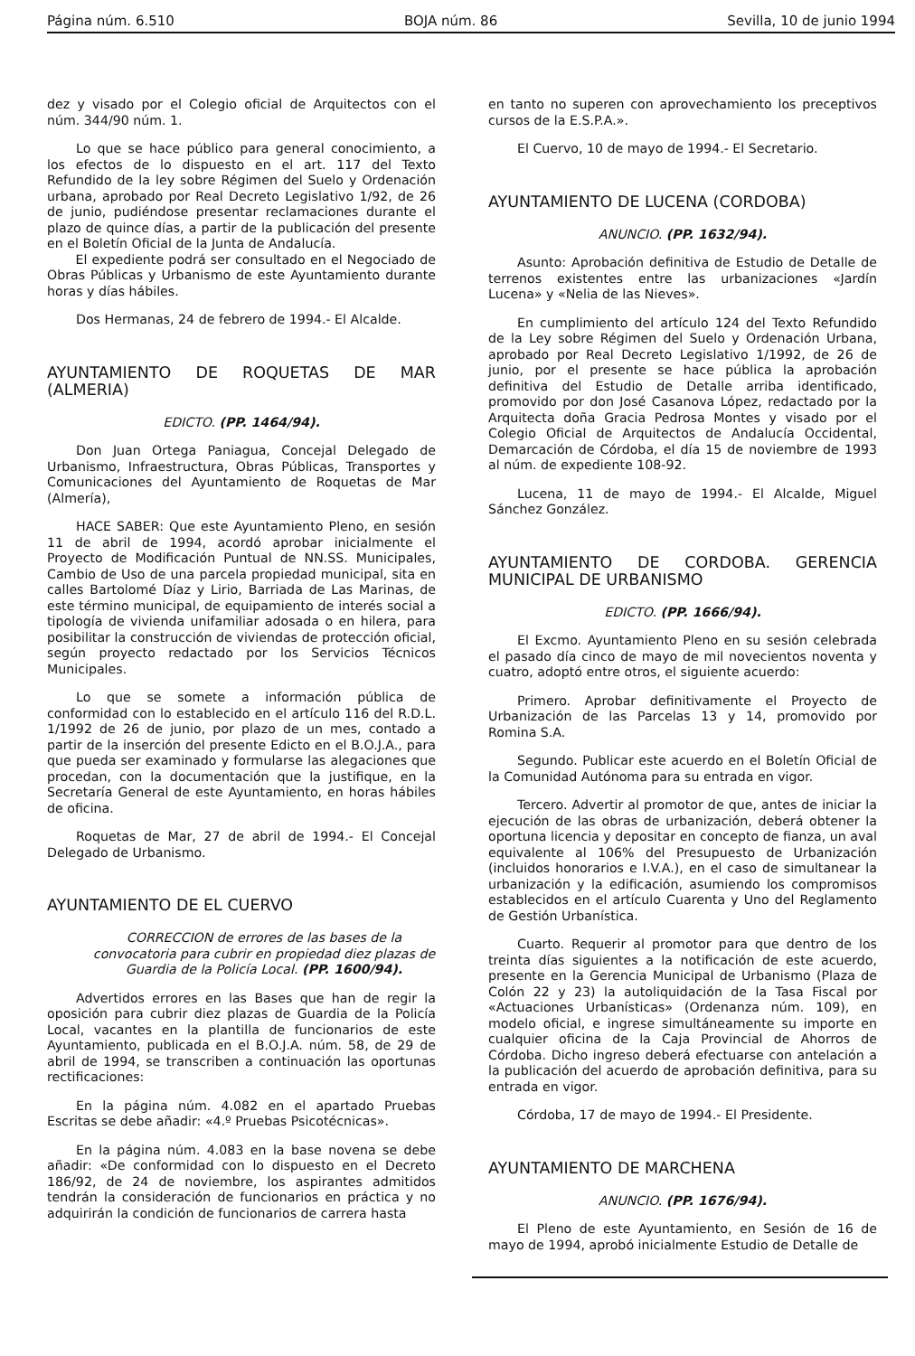Página núm. 6.510 BOJA núm. 86 Sevilla, 10 de junio 1994
dez y visado por el Colegio oficial de Arquitectos con el núm. 344/90 núm. 1.
Lo que se hace público para general conocimiento, a los efectos de lo dispuesto en el art. 117 del Texto Refundido de la ley sobre Régimen del Suelo y Ordenación urbana, aprobado por Real Decreto Legislativo 1/92, de 26 de junio, pudiéndose presentar reclamaciones durante el plazo de quince días, a partir de la publicación del presente en el Boletín Oficial de la Junta de Andalucía.
El expediente podrá ser consultado en el Negociado de Obras Públicas y Urbanismo de este Ayuntamiento durante horas y días hábiles.
Dos Hermanas, 24 de febrero de 1994.- El Alcalde.
AYUNTAMIENTO DE ROQUETAS DE MAR (ALMERIA)
EDICTO. (PP. 1464/94).
Don Juan Ortega Paniagua, Concejal Delegado de Urbanismo, Infraestructura, Obras Públicas, Transportes y Comunicaciones del Ayuntamiento de Roquetas de Mar (Almería),
HACE SABER: Que este Ayuntamiento Pleno, en sesión 11 de abril de 1994, acordó aprobar inicialmente el Proyecto de Modificación Puntual de NN.SS. Municipales, Cambio de Uso de una parcela propiedad municipal, sita en calles Bartolomé Díaz y Lirio, Barriada de Las Marinas, de este término municipal, de equipamiento de interés social a tipología de vivienda unifamiliar adosada o en hilera, para posibilitar la construcción de viviendas de protección oficial, según proyecto redactado por los Servicios Técnicos Municipales.
Lo que se somete a información pública de conformidad con lo establecido en el artículo 116 del R.D.L. 1/1992 de 26 de junio, por plazo de un mes, contado a partir de la inserción del presente Edicto en el B.O.J.A., para que pueda ser examinado y formularse las alegaciones que procedan, con la documentación que la justifique, en la Secretaría General de este Ayuntamiento, en horas hábiles de oficina.
Roquetas de Mar, 27 de abril de 1994.- El Concejal Delegado de Urbanismo.
AYUNTAMIENTO DE EL CUERVO
CORRECCION de errores de las bases de la convocatoria para cubrir en propiedad diez plazas de Guardia de la Policía Local. (PP. 1600/94).
Advertidos errores en las Bases que han de regir la oposición para cubrir diez plazas de Guardia de la Policía Local, vacantes en la plantilla de funcionarios de este Ayuntamiento, publicada en el B.O.J.A. núm. 58, de 29 de abril de 1994, se transcriben a continuación las oportunas rectificaciones:
En la página núm. 4.082 en el apartado Pruebas Escritas se debe añadir: «4.º Pruebas Psicotécnicas».
En la página núm. 4.083 en la base novena se debe añadir: «De conformidad con lo dispuesto en el Decreto 186/92, de 24 de noviembre, los aspirantes admitidos tendrán la consideración de funcionarios en práctica y no adquirirán la condición de funcionarios de carrera hasta
en tanto no superen con aprovechamiento los preceptivos cursos de la E.S.P.A.».
El Cuervo, 10 de mayo de 1994.- El Secretario.
AYUNTAMIENTO DE LUCENA (CORDOBA)
ANUNCIO. (PP. 1632/94).
Asunto: Aprobación definitiva de Estudio de Detalle de terrenos existentes entre las urbanizaciones «Jardín Lucena» y «Nelia de las Nieves».
En cumplimiento del artículo 124 del Texto Refundido de la Ley sobre Régimen del Suelo y Ordenación Urbana, aprobado por Real Decreto Legislativo 1/1992, de 26 de junio, por el presente se hace pública la aprobación definitiva del Estudio de Detalle arriba identificado, promovido por don José Casanova López, redactado por la Arquitecta doña Gracia Pedrosa Montes y visado por el Colegio Oficial de Arquitectos de Andalucía Occidental, Demarcación de Córdoba, el día 15 de noviembre de 1993 al núm. de expediente 108-92.
Lucena, 11 de mayo de 1994.- El Alcalde, Miguel Sánchez González.
AYUNTAMIENTO DE CORDOBA. GERENCIA MUNICIPAL DE URBANISMO
EDICTO. (PP. 1666/94).
El Excmo. Ayuntamiento Pleno en su sesión celebrada el pasado día cinco de mayo de mil novecientos noventa y cuatro, adoptó entre otros, el siguiente acuerdo:
Primero. Aprobar definitivamente el Proyecto de Urbanización de las Parcelas 13 y 14, promovido por Romina S.A.
Segundo. Publicar este acuerdo en el Boletín Oficial de la Comunidad Autónoma para su entrada en vigor.
Tercero. Advertir al promotor de que, antes de iniciar la ejecución de las obras de urbanización, deberá obtener la oportuna licencia y depositar en concepto de fianza, un aval equivalente al 106% del Presupuesto de Urbanización (incluidos honorarios e I.V.A.), en el caso de simultanear la urbanización y la edificación, asumiendo los compromisos establecidos en el artículo Cuarenta y Uno del Reglamento de Gestión Urbanística.
Cuarto. Requerir al promotor para que dentro de los treinta días siguientes a la notificación de este acuerdo, presente en la Gerencia Municipal de Urbanismo (Plaza de Colón 22 y 23) la autoliquidación de la Tasa Fiscal por «Actuaciones Urbanísticas» (Ordenanza núm. 109), en modelo oficial, e ingrese simultáneamente su importe en cualquier oficina de la Caja Provincial de Ahorros de Córdoba. Dicho ingreso deberá efectuarse con antelación a la publicación del acuerdo de aprobación definitiva, para su entrada en vigor.
Córdoba, 17 de mayo de 1994.- El Presidente.
AYUNTAMIENTO DE MARCHENA
ANUNCIO. (PP. 1676/94).
El Pleno de este Ayuntamiento, en Sesión de 16 de mayo de 1994, aprobó inicialmente Estudio de Detalle de